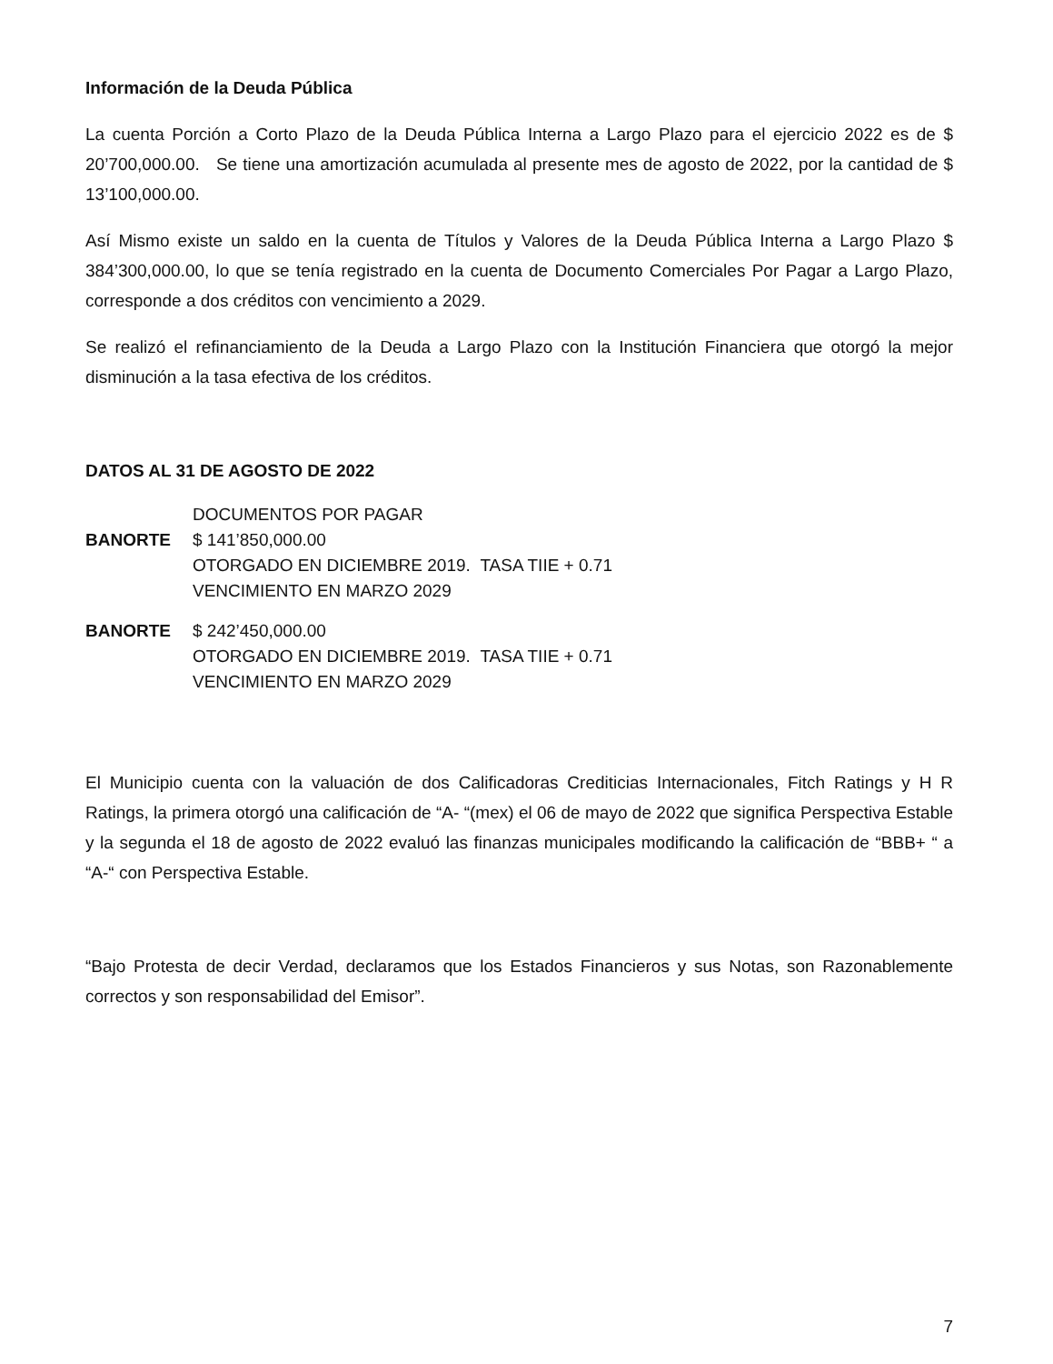Información de la Deuda Pública
La cuenta Porción a Corto Plazo de la Deuda Pública Interna a Largo Plazo para el ejercicio 2022 es de $ 20’700,000.00. Se tiene una amortización acumulada al presente mes de agosto de 2022, por la cantidad de $ 13’100,000.00.
Así Mismo existe un saldo en la cuenta de Títulos y Valores de la Deuda Pública Interna a Largo Plazo $ 384’300,000.00, lo que se tenía registrado en la cuenta de Documento Comerciales Por Pagar a Largo Plazo, corresponde a dos créditos con vencimiento a 2029.
Se realizó el refinanciamiento de la Deuda a Largo Plazo con la Institución Financiera que otorgó la mejor disminución a la tasa efectiva de los créditos.
DATOS AL 31 DE AGOSTO DE 2022
DOCUMENTOS POR PAGAR
BANORTE $ 141’850,000.00
OTORGADO EN DICIEMBRE 2019. TASA TIIE + 0.71
VENCIMIENTO EN MARZO 2029
BANORTE $ 242’450,000.00
OTORGADO EN DICIEMBRE 2019. TASA TIIE + 0.71
VENCIMIENTO EN MARZO 2029
El Municipio cuenta con la valuación de dos Calificadoras Crediticias Internacionales, Fitch Ratings y H R Ratings, la primera otorgó una calificación de “A- “(mex) el 06 de mayo de 2022 que significa Perspectiva Estable y la segunda el 18 de agosto de 2022 evaluó las finanzas municipales modificando la calificación de “BBB+ “ a “A-“ con Perspectiva Estable.
“Bajo Protesta de decir Verdad, declaramos que los Estados Financieros y sus Notas, son Razonablemente correctos y son responsabilidad del Emisor”.
7